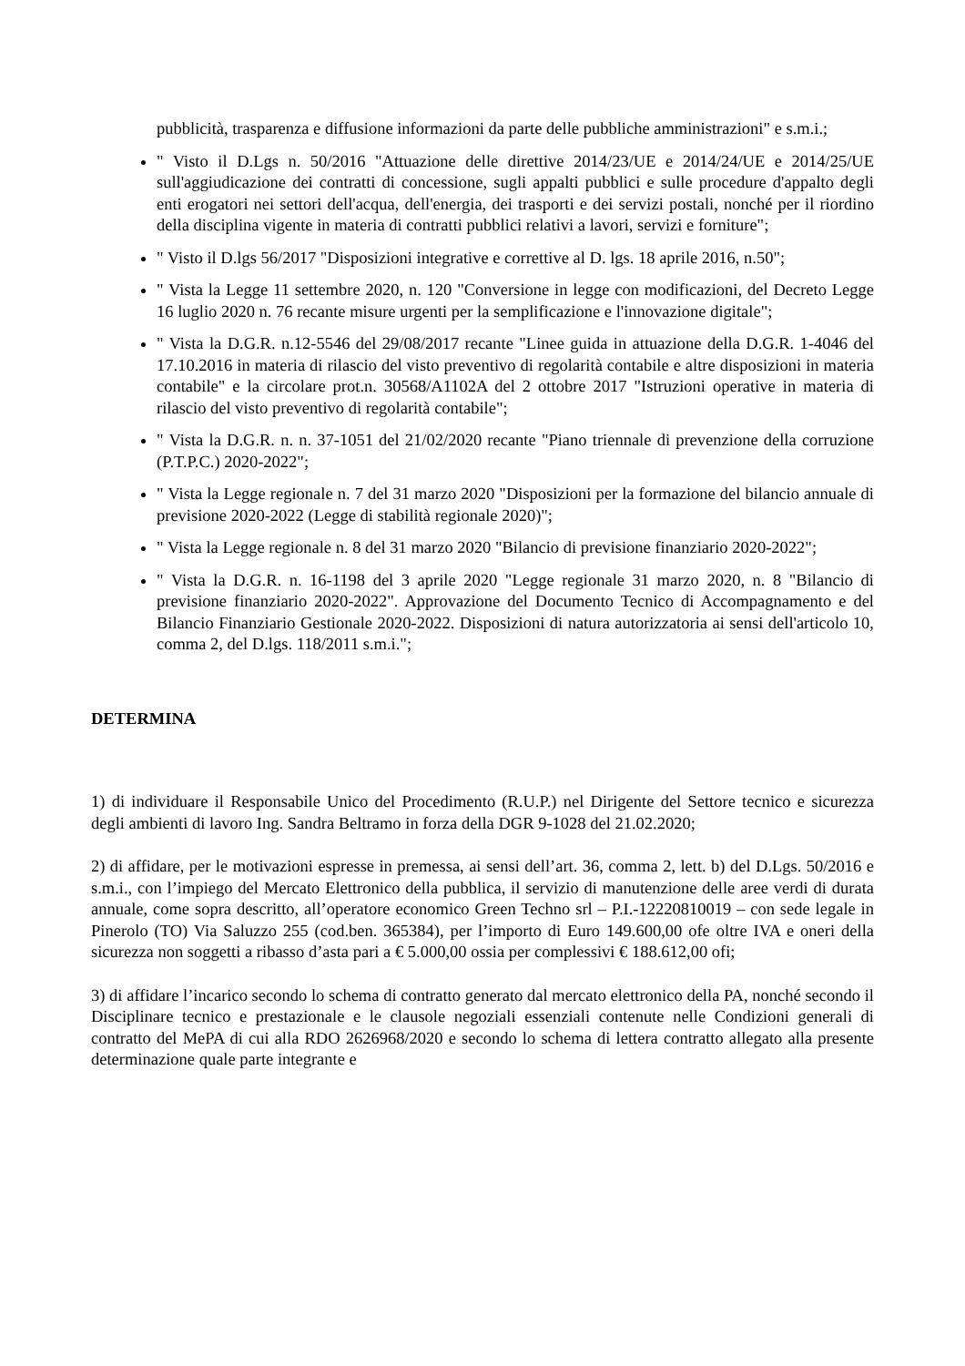pubblicità, trasparenza e diffusione informazioni da parte delle pubbliche amministrazioni" e s.m.i.;
" Visto il D.Lgs n. 50/2016 "Attuazione delle direttive 2014/23/UE e 2014/24/UE e 2014/25/UE sull'aggiudicazione dei contratti di concessione, sugli appalti pubblici e sulle procedure d'appalto degli enti erogatori nei settori dell'acqua, dell'energia, dei trasporti e dei servizi postali, nonché per il riordino della disciplina vigente in materia di contratti pubblici relativi a lavori, servizi e forniture";
" Visto il D.lgs 56/2017 "Disposizioni integrative e correttive al D. lgs. 18 aprile 2016, n.50";
" Vista la Legge 11 settembre 2020, n. 120 "Conversione in legge con modificazioni, del Decreto Legge 16 luglio 2020 n. 76 recante misure urgenti per la semplificazione e l'innovazione digitale";
" Vista la D.G.R. n.12-5546 del 29/08/2017 recante "Linee guida in attuazione della D.G.R. 1-4046 del 17.10.2016 in materia di rilascio del visto preventivo di regolarità contabile e altre disposizioni in materia contabile" e la circolare prot.n. 30568/A1102A del 2 ottobre 2017 "Istruzioni operative in materia di rilascio del visto preventivo di regolarità contabile";
" Vista la D.G.R. n. n. 37-1051 del 21/02/2020 recante "Piano triennale di prevenzione della corruzione (P.T.P.C.) 2020-2022";
" Vista la Legge regionale n. 7 del 31 marzo 2020 "Disposizioni per la formazione del bilancio annuale di previsione 2020-2022 (Legge di stabilità regionale 2020)";
" Vista la Legge regionale n. 8 del 31 marzo 2020 "Bilancio di previsione finanziario 2020-2022";
" Vista la D.G.R. n. 16-1198 del 3 aprile 2020 "Legge regionale 31 marzo 2020, n. 8 "Bilancio di previsione finanziario 2020-2022". Approvazione del Documento Tecnico di Accompagnamento e del Bilancio Finanziario Gestionale 2020-2022. Disposizioni di natura autorizzatoria ai sensi dell'articolo 10, comma 2, del D.lgs. 118/2011 s.m.i.";
DETERMINA
1) di individuare il Responsabile Unico del Procedimento (R.U.P.) nel Dirigente del Settore tecnico e sicurezza degli ambienti di lavoro Ing. Sandra Beltramo in forza della DGR 9-1028 del 21.02.2020;
2) di affidare, per le motivazioni espresse in premessa, ai sensi dell’art. 36, comma 2, lett. b) del D.Lgs. 50/2016 e s.m.i., con l’impiego del Mercato Elettronico della pubblica, il servizio di manutenzione delle aree verdi di durata annuale, come sopra descritto, all’operatore economico Green Techno srl – P.I.-12220810019 – con sede legale in Pinerolo (TO) Via Saluzzo 255 (cod.ben. 365384), per l’importo di Euro 149.600,00 ofe oltre IVA e oneri della sicurezza non soggetti a ribasso d’asta pari a € 5.000,00 ossia per complessivi € 188.612,00 ofi;
3) di affidare l’incarico secondo lo schema di contratto generato dal mercato elettronico della PA, nonché secondo il Disciplinare tecnico e prestazionale e le clausole negoziali essenziali contenute nelle Condizioni generali di contratto del MePA di cui alla RDO 2626968/2020 e secondo lo schema di lettera contratto allegato alla presente determinazione quale parte integrante e